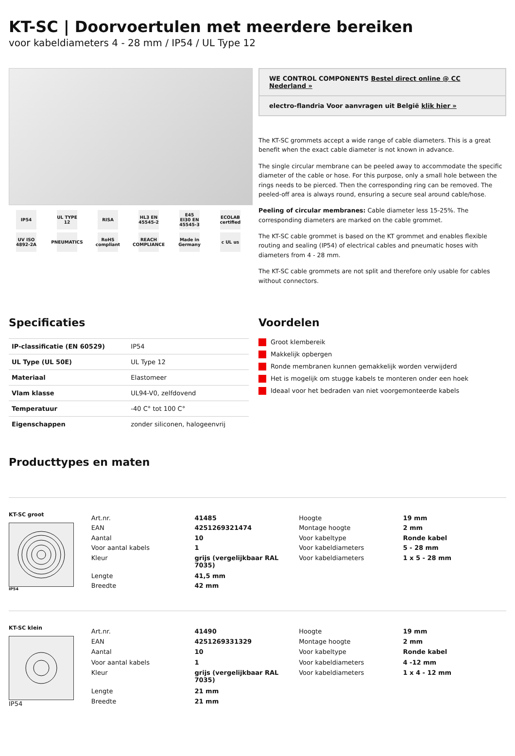KT-SC | Doorvoertulen met meerdere bereiken
voor kabeldiameters 4 - 28 mm / IP54 / UL Type 12
IP54
UL TYPE 12
RISA
HL3 EN 45545-2
E45 EI30 EN 45545-3
ECOLAB certified
UV ISO 4892-2A
PNEUMATICS
RoHS compliant
REACH COMPLIANCE
Made in Germany
c UL us
WE CONTROL COMPONENTS Bestel direct online @ CC Nederland »
electro-flandria Voor aanvragen uit België klik hier »
The KT-SC grommets accept a wide range of cable diameters. This is a great benefit when the exact cable diameter is not known in advance.
The single circular membrane can be peeled away to accommodate the specific diameter of the cable or hose. For this purpose, only a small hole between the rings needs to be pierced. Then the corresponding ring can be removed. The peeled-off area is always round, ensuring a secure seal around cable/hose.
Peeling of circular membranes: Cable diameter less 15-25%. The corresponding diameters are marked on the cable grommet.
The KT-SC cable grommet is based on the KT grommet and enables flexible routing and sealing (IP54) of electrical cables and pneumatic hoses with diameters from 4 - 28 mm.
The KT-SC cable grommets are not split and therefore only usable for cables without connectors.
Specificaties
| IP-classificatie (EN 60529) | IP54 |
| UL Type (UL 50E) | UL Type 12 |
| Materiaal | Elastomeer |
| Vlam klasse | UL94-V0, zelfdovend |
| Temperatuur | -40 C° tot 100 C° |
| Eigenschappen | zonder siliconen, halogeenvrij |
Voordelen
Groot klembereik
Makkelijk opbergen
Ronde membranen kunnen gemakkelijk worden verwijderd
Het is mogelijk om stugge kabels te monteren onder een hoek
Ideaal voor het bedraden van niet voorgemonteerde kabels
Producttypes en maten
KT-SC groot
IP54
| Art.nr. | 41485 | Hoogte | 19 mm |
| EAN | 4251269321474 | Montage hoogte | 2 mm |
| Aantal | 10 | Voor kabeltype | Ronde kabel |
| Voor aantal kabels | 1 | Voor kabeldiameters | 5 - 28 mm |
| Kleur | grijs (vergelijkbaar RAL 7035) | Voor kabeldiameters | 1 x 5 - 28 mm |
| Lengte | 41,5 mm | | |
| Breedte | 42 mm | | |
KT-SC klein
IP54
| Art.nr. | 41490 | Hoogte | 19 mm |
| EAN | 4251269331329 | Montage hoogte | 2 mm |
| Aantal | 10 | Voor kabeltype | Ronde kabel |
| Voor aantal kabels | 1 | Voor kabeldiameters | 4 -12 mm |
| Kleur | grijs (vergelijkbaar RAL 7035) | Voor kabeldiameters | 1 x 4 - 12 mm |
| Lengte | 21 mm | | |
| Breedte | 21 mm | | |